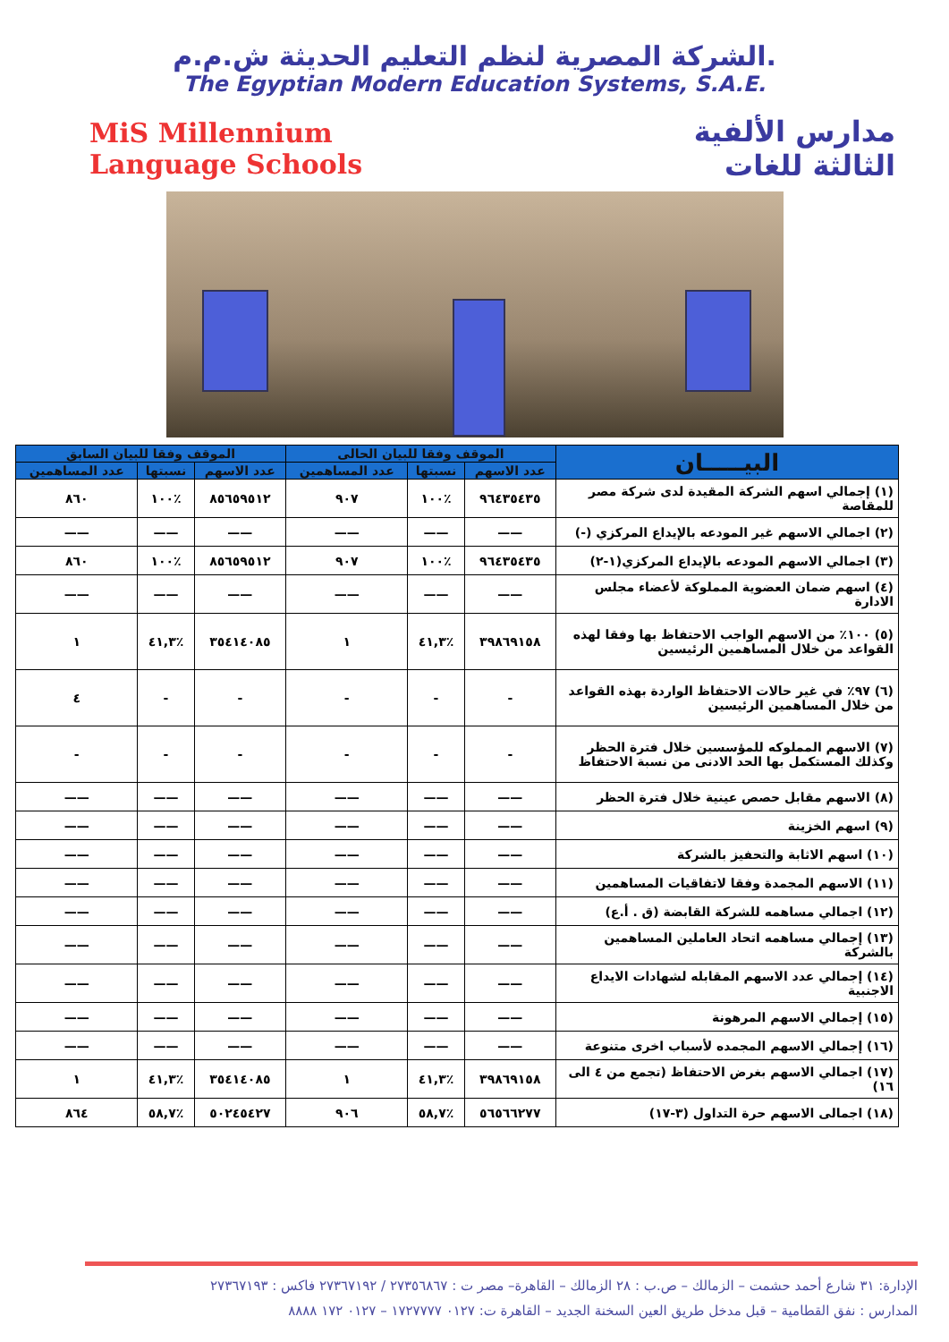الشركة المصرية لنظم التعليم الحديثة ش.م.م.
The Egyptian Modern Education Systems, S.A.E.
MiS Millennium
Language Schools
مدارس الألفية
الثالثة للغات
| البيـــــان | الموقف وفقا للبيان الحالى | | | الموقف وفقا للبيان السابق | | |
| --- | --- | --- | --- | --- | --- | --- |
| | عدد الاسهم | نسبتها | عدد المساهمين | عدد الاسهم | نسبتها | عدد المساهمين |
| (١) إجمالي اسهم الشركة المقيدة لدى شركة مصر للمقاصة | ٩٦٤٣٥٤٣٥ | ٪١٠٠ | ٩٠٧ | ٨٥٦٥٩٥١٢ | ٪١٠٠ | ٨٦٠ |
| (٢) اجمالي الاسهم غير المودعه بالإيداع المركزي (-) | —— | —— | —— | —— | —— | —— |
| (٣) اجمالي الاسهم المودعه بالإيداع المركزي(١-٢) | ٩٦٤٣٥٤٣٥ | ٪١٠٠ | ٩٠٧ | ٨٥٦٥٩٥١٢ | ٪١٠٠ | ٨٦٠ |
| (٤) اسهم ضمان العضوية المملوكة لأعضاء مجلس الادارة | —— | —— | —— | —— | —— | —— |
| (٥) ١٠٠٪ من الاسهم الواجب الاحتفاظ بها وفقا لهذه القواعد من خلال المساهمين الرئيسين | ٣٩٨٦٩١٥٨ | ٪٤١,٣ | ١ | ٣٥٤١٤٠٨٥ | ٪٤١,٣ | ١ |
| (٦) ٩٧٪ في غير حالات الاحتفاظ الواردة بهذه القواعد من خلال المساهمين الرئيسين | - | - | - | - | - | ٤ |
| (٧) الاسهم المملوكه للمؤسسين خلال فترة الحظر وكذلك المستكمل بها الحد الادنى من نسبة الاحتفاظ | - | - | - | - | - | - |
| (٨) الاسهم مقابل حصص عينية خلال فترة الحظر | —— | —— | —— | —— | —— | —— |
| (٩) اسهم الخزينة | —— | —— | —— | —— | —— | —— |
| (١٠) اسهم الاثابة والتحفيز بالشركة | —— | —— | —— | —— | —— | —— |
| (١١) الاسهم المجمدة وفقا لاتفاقيات المساهمين | —— | —— | —— | —— | —— | —— |
| (١٢) اجمالي مساهمه للشركة القابضة (ق . أ.ع) | —— | —— | —— | —— | —— | —— |
| (١٣) إجمالي مساهمه اتحاد العاملين المساهمين بالشركة | —— | —— | —— | —— | —— | —— |
| (١٤) إجمالي عدد الاسهم المقابله لشهادات الايداع الاجنبية | —— | —— | —— | —— | —— | —— |
| (١٥) إجمالي الاسهم المرهونة | —— | —— | —— | —— | —— | —— |
| (١٦) إجمالي الاسهم المجمده لأسباب اخرى متنوعة | —— | —— | —— | —— | —— | —— |
| (١٧) اجمالي الاسهم بغرض الاحتفاظ (تجمع من ٤ الى ١٦) | ٣٩٨٦٩١٥٨ | ٪٤١,٣ | ١ | ٣٥٤١٤٠٨٥ | ٪٤١,٣ | ١ |
| (١٨) اجمالى الاسهم حرة التداول (٣-١٧) | ٥٦٥٦٦٢٧٧ | ٪٥٨,٧ | ٩٠٦ | ٥٠٢٤٥٤٢٧ | ٪٥٨,٧ | ٨٦٤ |
الإدارة: ٣١ شارع أحمد حشمت – الزمالك – ص.ب : ٢٨ الزمالك – القاهرة– مصر ت : ٢٧٣٥٦٨٦٧ / ٢٧٣٦٧١٩٢ فاكس : ٢٧٣٦٧١٩٣
المدارس : نفق القطامية – قبل مدخل طريق العين السخنة الجديد – القاهرة ت: ٠١٢٧ ١٧٢٧٧٧٧ – ٠١٢٧ ١٧٢ ٨٨٨٨